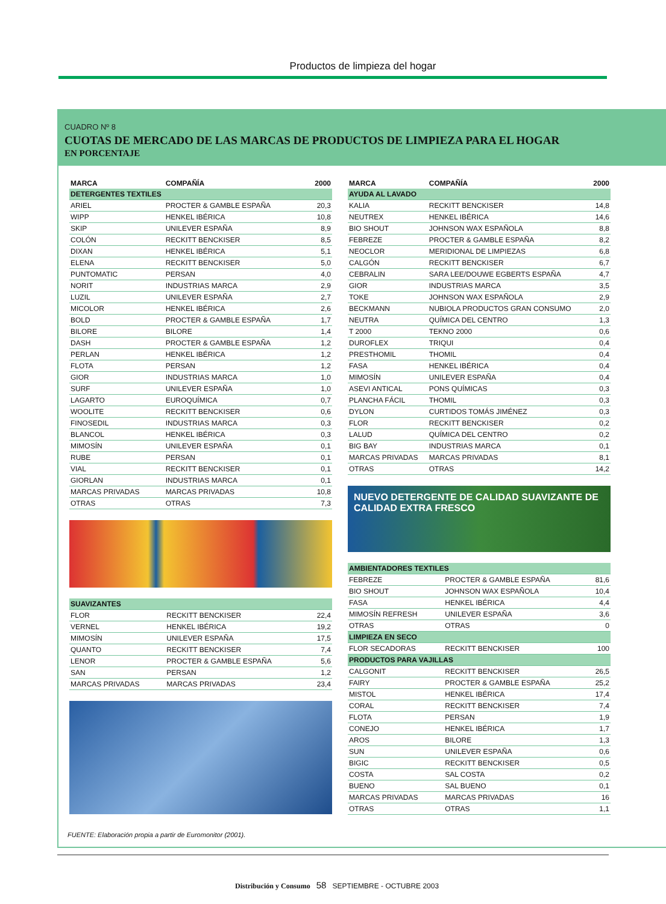Productos de limpieza del hogar
CUADRO Nº 8
CUOTAS DE MERCADO DE LAS MARCAS DE PRODUCTOS DE LIMPIEZA PARA EL HOGAR
EN PORCENTAJE
| MARCA | COMPAÑÍA | 2000 |
| --- | --- | --- |
| DETERGENTES TEXTILES | | |
| ARIEL | PROCTER & GAMBLE ESPAÑA | 20,3 |
| WIPP | HENKEL IBÉRICA | 10,8 |
| SKIP | UNILEVER ESPAÑA | 8,9 |
| COLÓN | RECKITT BENCKISER | 8,5 |
| DIXAN | HENKEL IBÉRICA | 5,1 |
| ELENA | RECKITT BENCKISER | 5,0 |
| PUNTOMATIC | PERSAN | 4,0 |
| NORIT | INDUSTRIAS MARCA | 2,9 |
| LUZIL | UNILEVER ESPAÑA | 2,7 |
| MICOLOR | HENKEL IBÉRICA | 2,6 |
| BOLD | PROCTER & GAMBLE ESPAÑA | 1,7 |
| BILORE | BILORE | 1,4 |
| DASH | PROCTER & GAMBLE ESPAÑA | 1,2 |
| PERLAN | HENKEL IBÉRICA | 1,2 |
| FLOTA | PERSAN | 1,2 |
| GIOR | INDUSTRIAS MARCA | 1,0 |
| SURF | UNILEVER ESPAÑA | 1,0 |
| LAGARTO | EUROQUÍMICA | 0,7 |
| WOOLITE | RECKITT BENCKISER | 0,6 |
| FINOSEDIL | INDUSTRIAS MARCA | 0,3 |
| BLANCOL | HENKEL IBÉRICA | 0,3 |
| MIMOSÍN | UNILEVER ESPAÑA | 0,1 |
| RUBE | PERSAN | 0,1 |
| VIAL | RECKITT BENCKISER | 0,1 |
| GIORLAN | INDUSTRIAS MARCA | 0,1 |
| MARCAS PRIVADAS | MARCAS PRIVADAS | 10,8 |
| OTRAS | OTRAS | 7,3 |
| SUAVIZANTES | | |
| FLOR | RECKITT BENCKISER | 22,4 |
| VERNEL | HENKEL IBÉRICA | 19,2 |
| MIMOSÍN | UNILEVER ESPAÑA | 17,5 |
| QUANTO | RECKITT BENCKISER | 7,4 |
| LENOR | PROCTER & GAMBLE ESPAÑA | 5,6 |
| SAN | PERSAN | 1,2 |
| MARCAS PRIVADAS | MARCAS PRIVADAS | 23,4 |
| MARCA | COMPAÑÍA | 2000 |
| --- | --- | --- |
| AYUDA AL LAVADO | | |
| KALIA | RECKITT BENCKISER | 14,8 |
| NEUTREX | HENKEL IBÉRICA | 14,6 |
| BIO SHOUT | JOHNSON WAX ESPAÑOLA | 8,8 |
| FEBREZE | PROCTER & GAMBLE ESPAÑA | 8,2 |
| NEOCLOR | MERIDIONAL DE LIMPIEZAS | 6,8 |
| CALGÓN | RECKITT BENCKISER | 6,7 |
| CEBRALIN | SARA LEE/DOUWE EGBERTS ESPAÑA | 4,7 |
| GIOR | INDUSTRIAS MARCA | 3,5 |
| TOKE | JOHNSON WAX ESPAÑOLA | 2,9 |
| BECKMANN | NUBIOLA PRODUCTOS GRAN CONSUMO | 2,0 |
| NEUTRA | QUÍMICA DEL CENTRO | 1,3 |
| T 2000 | TEKNO 2000 | 0,6 |
| DUROFLEX | TRIQUI | 0,4 |
| PRESTHOMIL | THOMIL | 0,4 |
| FASA | HENKEL IBÉRICA | 0,4 |
| MIMOSÍN | UNILEVER ESPAÑA | 0,4 |
| ASEVI ANTICAL | PONS QUÍMICAS | 0,3 |
| PLANCHA FÁCIL | THOMIL | 0,3 |
| DYLON | CURTIDOS TOMÁS JIMÉNEZ | 0,3 |
| FLOR | RECKITT BENCKISER | 0,2 |
| LALUD | QUÍMICA DEL CENTRO | 0,2 |
| BIG BAY | INDUSTRIAS MARCA | 0,1 |
| MARCAS PRIVADAS | MARCAS PRIVADAS | 8,1 |
| OTRAS | OTRAS | 14,2 |
NUEVO DETERGENTE DE CALIDAD SUAVIZANTE DE CALIDAD EXTRA FRESCO
| AMBIENTADORES TEXTILES | | |
| FEBREZE | PROCTER & GAMBLE ESPAÑA | 81,6 |
| BIO SHOUT | JOHNSON WAX ESPAÑOLA | 10,4 |
| FASA | HENKEL IBÉRICA | 4,4 |
| MIMOSÍN REFRESH | UNILEVER ESPAÑA | 3,6 |
| OTRAS | OTRAS | 0 |
| LIMPIEZA EN SECO | | |
| FLOR SECADORAS | RECKITT BENCKISER | 100 |
| PRODUCTOS PARA VAJILLAS | | |
| CALGONIT | RECKITT BENCKISER | 26,5 |
| FAIRY | PROCTER & GAMBLE ESPAÑA | 25,2 |
| MISTOL | HENKEL IBÉRICA | 17,4 |
| CORAL | RECKITT BENCKISER | 7,4 |
| FLOTA | PERSAN | 1,9 |
| CONEJO | HENKEL IBÉRICA | 1,7 |
| AROS | BILORE | 1,3 |
| SUN | UNILEVER ESPAÑA | 0,6 |
| BIGIC | RECKITT BENCKISER | 0,5 |
| COSTA | SAL COSTA | 0,2 |
| BUENO | SAL BUENO | 0,1 |
| MARCAS PRIVADAS | MARCAS PRIVADAS | 16 |
| OTRAS | OTRAS | 1,1 |
FUENTE: Elaboración propia a partir de Euromonitor (2001).
Distribución y Consumo 58 SEPTIEMBRE - OCTUBRE 2003